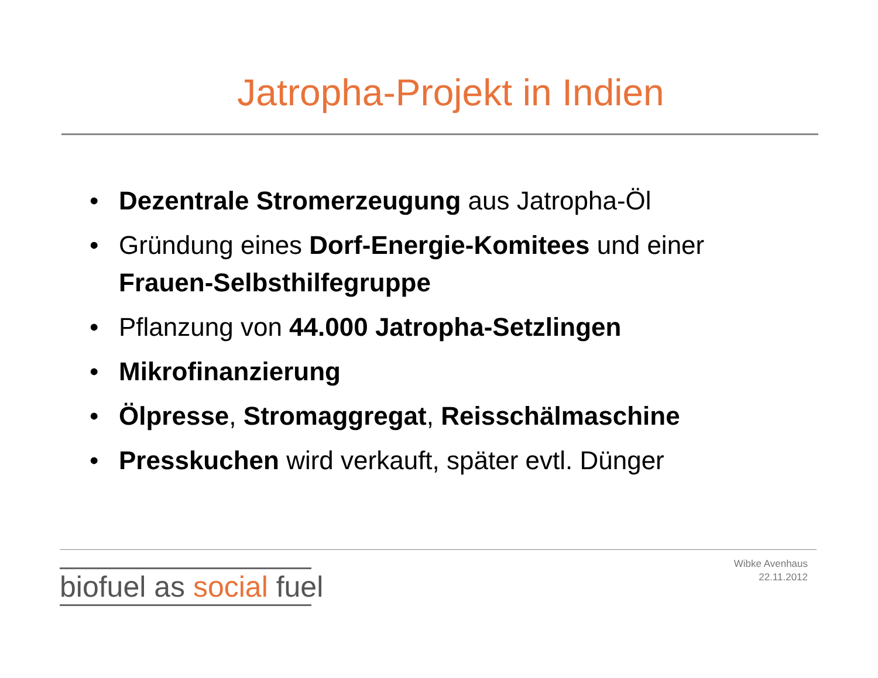Jatropha-Projekt in Indien
• Dezentrale Stromerzeugung aus Jatropha-Öl
• Gründung eines Dorf-Energie-Komitees und einer Frauen-Selbsthilfegruppe
• Pflanzung von 44.000 Jatropha-Setzlingen
• Mikrofinanzierung
• Ölpresse, Stromaggregat, Reisschälmaschine
• Presskuchen wird verkauft, später evtl. Dünger
biofuel as social fuel
Wibke Avenhaus
22.11.2012